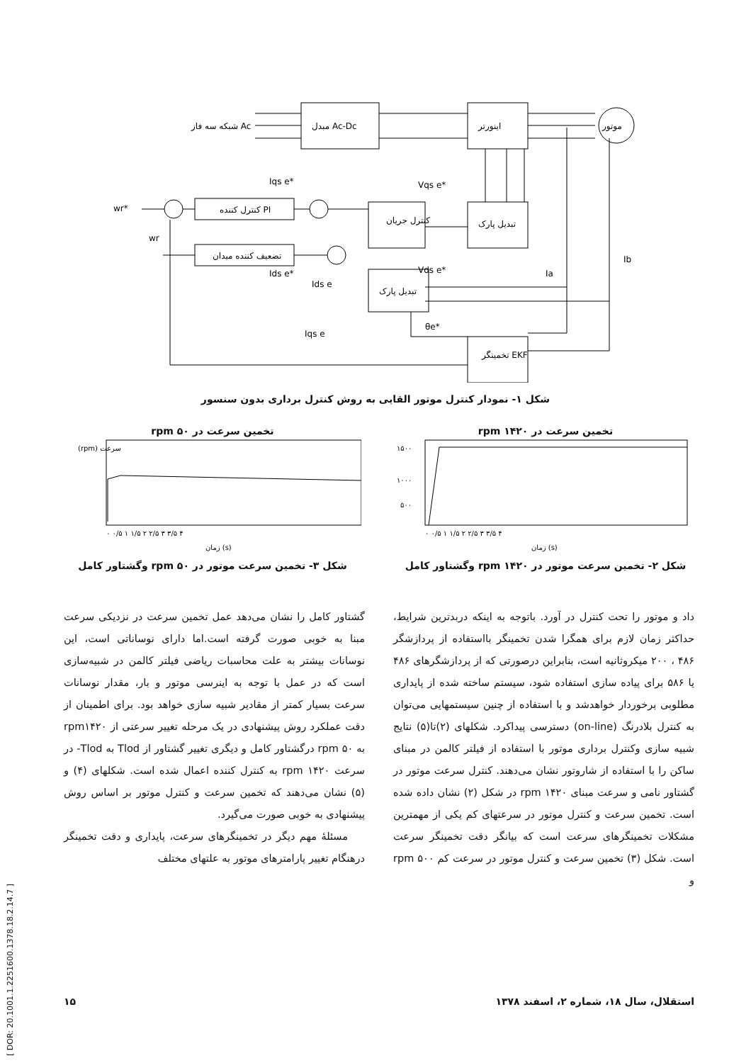مبدل Ac-Dc
اینورتر
موتور
شبکه سه فاز Ac
کنترل کننده PI
کنترل جریان
تبدیل پارک
تضعیف کننده میدان
تبدیل پارک
تخمینگر EKF
wr*
wr
Iqs e*
Vqs e*
Vds e*
Ids e*
Ids e
Iqs e
θe*
Ia
Ib
شکل ۱- نمودار کنترل موتور القایی به روش کنترل برداری بدون سنسور
تخمین سرعت در rpm ۱۴۲۰
۱۵۰۰
۱۰۰۰
۵۰۰
۰ ۰/۵ ۱ ۱/۵ ۲ ۲/۵ ۳ ۳/۵ ۴
زمان (s)
شکل ۲- تخمین سرعت موتور در rpm ۱۴۲۰ وگشتاور کامل
تخمین سرعت در rpm ۵۰
(rpm) سرعت
۰ ۰/۵ ۱ ۱/۵ ۲ ۲/۵ ۳ ۳/۵ ۴
زمان (s)
شکل ۳- تخمین سرعت موتور در rpm ۵۰ وگشتاور کامل
داد و موتور را تحت کنترل در آورد. باتوجه به اینکه دربدترین شرایط، حداکثر زمان لازم برای همگرا شدن تخمینگر بااستفاده از پردازشگر ۴۸۶ ، ۲۰۰ میکروثانیه است، بنابراین درصورتی که از پردازشگرهای ۴۸۶ یا ۵۸۶ برای پیاده سازی استفاده شود، سیستم ساخته شده از پایداری مطلوبی برخوردار خواهدشد و با استفاده از چنین سیستمهایی می‌توان به کنترل بلادرنگ (on-line) دسترسی پیداکرد. شکلهای (۲)تا(۵) نتایج شبیه سازی وکنترل برداری موتور با استفاده از فیلتر کالمن در مبنای ساکن را با استفاده از شاروتور نشان می‌دهند. کنترل سرعت موتور در گشتاور نامی و سرعت مبنای rpm ۱۴۲۰ در شکل (۲) نشان داده شده است. تخمین سرعت و کنترل موتور در سرعتهای کم یکی از مهمترین مشکلات تخمینگرهای سرعت است که بیانگر دقت تخمینگر سرعت است. شکل (۳) تخمین سرعت و کنترل موتور در سرعت کم rpm ۵۰۰ و
گشتاور کامل را نشان می‌دهد عمل تخمین سرعت در نزدیکی سرعت مبنا به خوبی صورت گرفته است.اما دارای نوساناتی است، این نوسانات بیشتر به علت محاسبات ریاضی فیلتر کالمن در شبیه‌سازی است که در عمل با توجه به اینرسی موتور و بار، مقدار نوسانات سرعت بسیار کمتر از مقادیر شبیه سازی خواهد بود. برای اطمینان از دقت عملکرد روش پیشنهادی در یک مرحله تغییر سرعتی از rpm۱۴۲۰ به rpm ۵۰ درگشتاور کامل و دیگری تغییر گشتاور از Tlod به Tlod- در سرعت rpm ۱۴۲۰ به کنترل کننده اعمال شده است. شکلهای (۴) و (۵) نشان می‌دهند که تخمین سرعت و کنترل موتور بر اساس روش پیشنهادی به خوبی صورت می‌گیرد.
مسئلهٔ مهم دیگر در تخمینگرهای سرعت، پایداری و دقت تخمینگر درهنگام تغییر پارامترهای موتور به علتهای مختلف
استقلال، سال ۱۸، شماره ۲، اسفند ۱۳۷۸ ۱۵
[ DOR: 20.1001.1.2251600.1378.18.2.14.7 ]